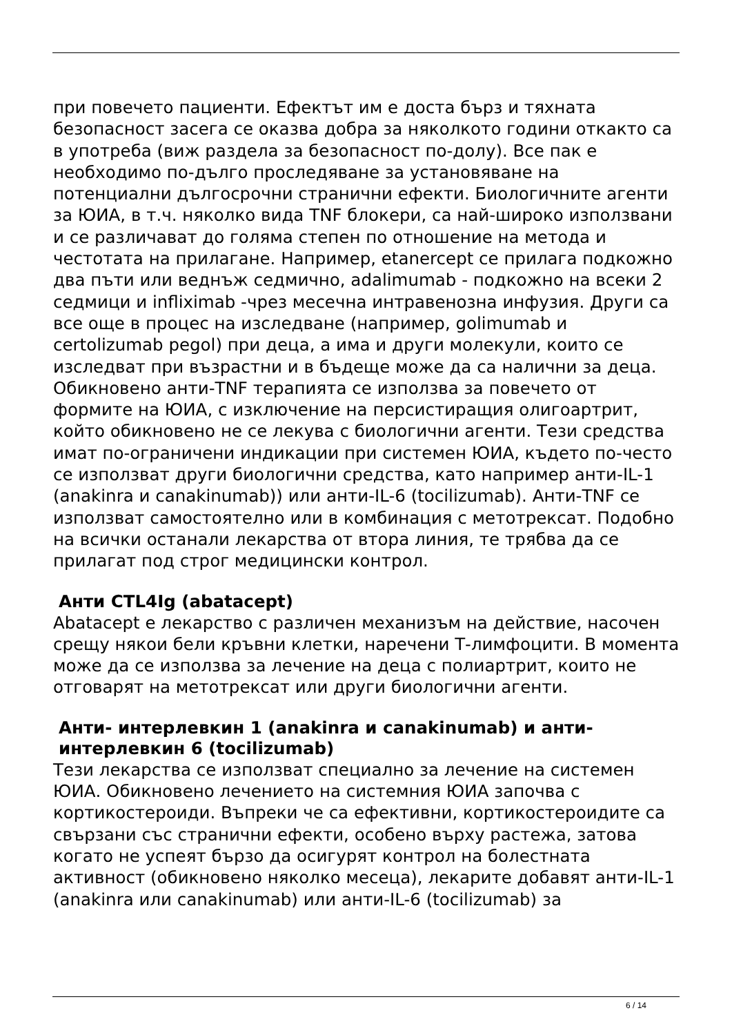при повечето пациенти. Ефектът им е доста бърз и тяхната безопасност засега се оказва добра за няколкото години откакто са в употреба (виж раздела за безопасност по-долу). Все пак е необходимо по-дълго проследяване за установяване на потенциални дългосрочни странични ефекти. Биологичните агенти за ЮИА, в т.ч. няколко вида TNF блокери, са най-широко използвани и се различават до голяма степен по отношение на метода и честотата на прилагане. Например, etanercept се прилага подкожно два пъти или веднъж седмично, adalimumab - подкожно на всеки 2 седмици и infliximab -чрез месечна интравенозна инфузия. Други са все още в процес на изследване (например, golimumab и certolizumab pegol) при деца, а има и други молекули, които се изследват при възрастни и в бъдеще може да са налични за деца.
Обикновено анти-TNF терапията се използва за повечето от формите на ЮИА, с изключение на персистиращия олигоартрит, който обикновено не се лекува с биологични агенти. Тези средства имат по-ограничени индикации при системен ЮИА, където по-често се използват други биологични средства, като например анти-IL-1 (anakinra и canakinumab)) или анти-IL-6 (tocilizumab). Анти-TNF се използват самостоятелно или в комбинация с метотрексат. Подобно на всички останали лекарства от втора линия, те трябва да се прилагат под строг медицински контрол.
Анти CTL4Ig (abatacept)
Abatacept е лекарство с различен механизъм на действие, насочен срещу някои бели кръвни клетки, наречени Т-лимфоцити. В момента може да се използва за лечение на деца с полиартрит, които не отговарят на метотрексат или други биологични агенти.
Анти- интерлевкин 1 (anakinra и canakinumab) и анти-интерлевкин 6 (tocilizumab)
Тези лекарства се използват специално за лечение на системен ЮИА. Обикновено лечението на системния ЮИА започва с кортикостероиди. Въпреки че са ефективни, кортикостероидите са свързани със странични ефекти, особено върху растежа, затова когато не успеят бързо да осигурят контрол на болестната активност (обикновено няколко месеца), лекарите добавят анти-IL-1 (anakinra или canakinumab) или анти-IL-6 (tocilizumab) за
6 / 14